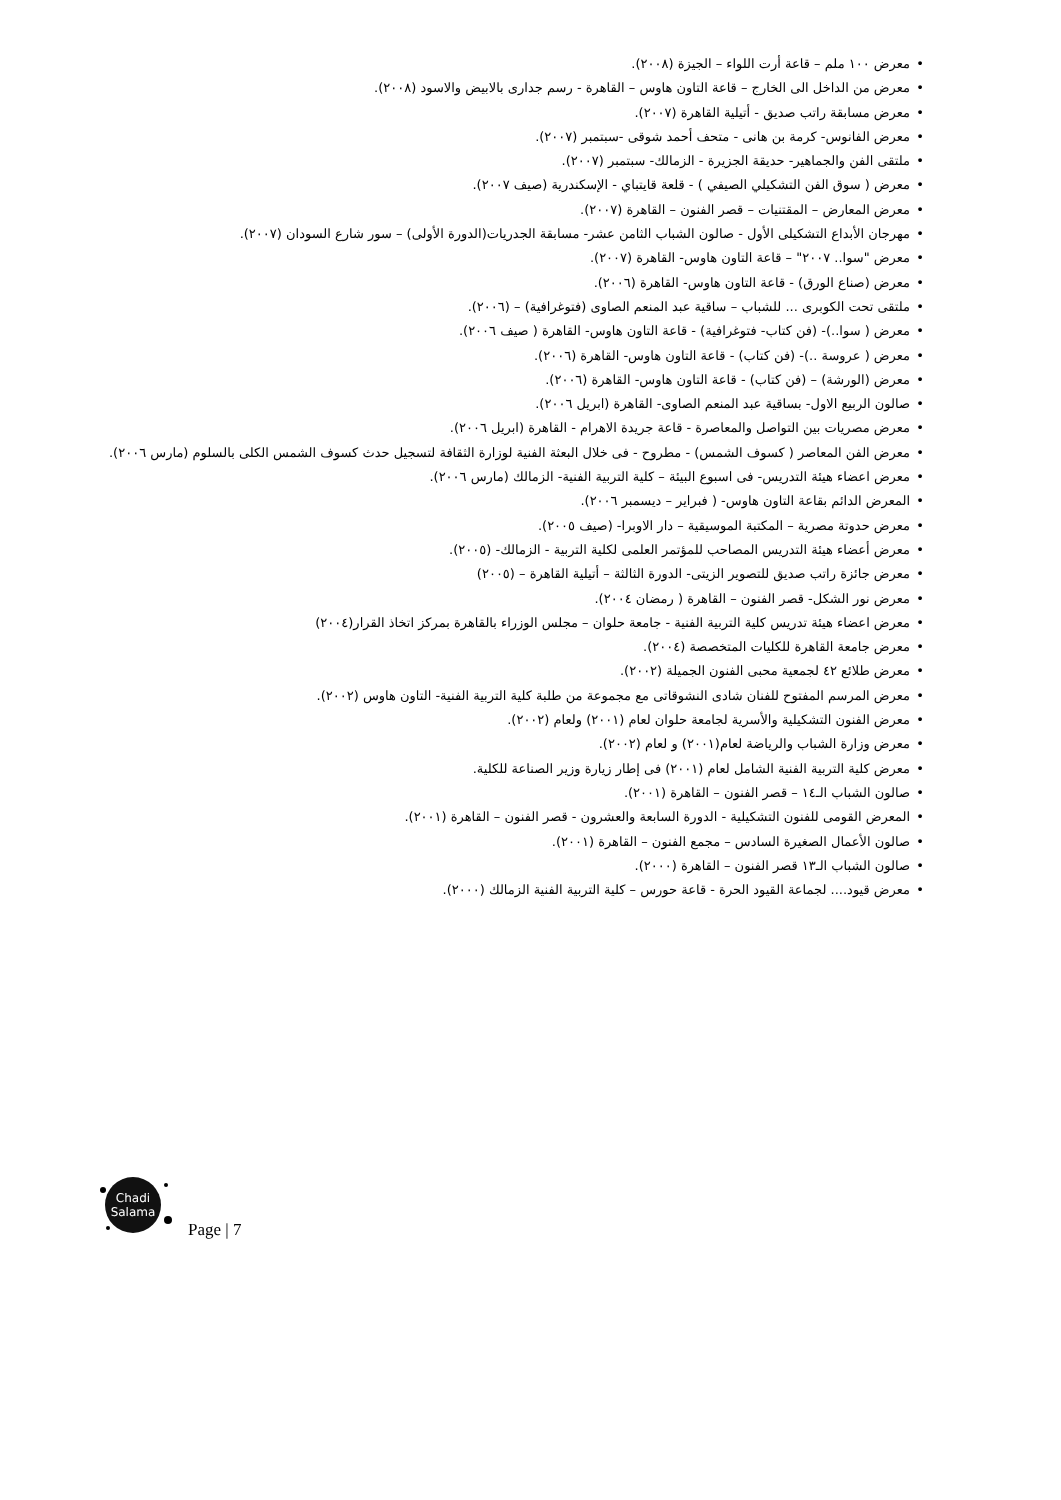• معرض ١٠٠ ملم – قاعة أرت اللواء – الجيزة (٢٠٠٨).
• معرض من الداخل الى الخارج – قاعة التاون هاوس – القاهرة - رسم جدارى بالابيض والاسود (٢٠٠٨).
• معرض مسابقة راتب صديق - أتيلية القاهرة (٢٠٠٧).
• معرض الفانوس- كرمة بن هانى - متحف أحمد شوقى -سبتمبر (٢٠٠٧).
• ملتقى الفن والجماهير- حديقة الجزيرة - الزمالك- سبتمبر (٢٠٠٧).
• معرض ( سوق الفن التشكيلي الصيفي ) - قلعة قايتباي - الإسكندرية (صيف ٢٠٠٧).
• معرض المعارض – المقتنيات – قصر الفنون – القاهرة (٢٠٠٧).
• مهرجان الأبداع التشكيلى الأول - صالون الشباب الثامن عشر- مسابقة الجدريات(الدورة الأولى) – سور شارع السودان (٢٠٠٧).
• معرض "سوا.. ٢٠٠٧" – قاعة التاون هاوس- القاهرة (٢٠٠٧).
• معرض (صناع الورق) - قاعة التاون هاوس- القاهرة (٢٠٠٦).
• ملتقى تحت الكوبرى ... للشباب – ساقية عبد المنعم الصاوى (فتوغرافية) – (٢٠٠٦).
• معرض ( سوا..)- (فن كتاب- فتوغرافية) - قاعة التاون هاوس- القاهرة ( صيف ٢٠٠٦).
• معرض ( عروسة ..)- (فن كتاب) - قاعة التاون هاوس- القاهرة (٢٠٠٦).
• معرض (الورشة) – (فن كتاب) - قاعة التاون هاوس- القاهرة (٢٠٠٦).
• صالون الربيع الاول- بساقية عبد المنعم الصاوى- القاهرة (ابريل ٢٠٠٦).
• معرض مصريات بين التواصل والمعاصرة - قاعة جريدة الاهرام - القاهرة (ابريل ٢٠٠٦).
• معرض الفن المعاصر ( كسوف الشمس) - مطروح - فى خلال البعثة الفنية لوزارة الثقافة لتسجيل حدث كسوف الشمس الكلى بالسلوم (مارس ٢٠٠٦).
• معرض اعضاء هيئة التدريس- فى اسبوع البيئة – كلية التربية الفنية- الزمالك (مارس ٢٠٠٦).
• المعرض الدائم بقاعة التاون هاوس- ( فبراير – ديسمبر ٢٠٠٦).
• معرض حدوتة مصرية – المكتبة الموسيقية – دار الاوبرا- (صيف ٢٠٠٥).
• معرض أعضاء هيئة التدريس المصاحب للمؤتمر العلمى لكلية التربية - الزمالك- (٢٠٠٥).
• معرض جائزة راتب صديق للتصوير الزيتى- الدورة الثالثة – أتيلية القاهرة – (٢٠٠٥)
• معرض نور الشكل- قصر الفنون – القاهرة ( رمضان ٢٠٠٤).
• معرض اعضاء هيئة تدريس كلية التربية الفنية - جامعة حلوان – مجلس الوزراء بالقاهرة بمركز اتخاذ القرار(٢٠٠٤)
• معرض جامعة القاهرة للكليات المتخصصة (٢٠٠٤).
• معرض طلائع ٤٢ لجمعية محبى الفنون الجميلة (٢٠٠٢).
• معرض المرسم المفتوح للفنان شادى النشوقاتى مع مجموعة من طلبة كلية التربية الفنية- التاون هاوس (٢٠٠٢).
• معرض الفنون التشكيلية والأسرية لجامعة حلوان لعام (٢٠٠١) ولعام (٢٠٠٢).
• معرض وزارة الشباب والرياضة لعام(٢٠٠١) و لعام (٢٠٠٢).
• معرض كلية التربية الفنية الشامل لعام (٢٠٠١) فى إطار زيارة وزير الصناعة للكلية.
• صالون الشباب الـ١٤ – قصر الفنون – القاهرة (٢٠٠١).
• المعرض القومى للفنون التشكيلية - الدورة السابعة والعشرون - قصر الفنون – القاهرة (٢٠٠١).
• صالون الأعمال الصغيرة السادس – مجمع الفنون – القاهرة (٢٠٠١).
• صالون الشباب الـ١٣ قصر الفنون – القاهرة (٢٠٠٠).
• معرض قيود.... لجماعة القيود الحرة - قاعة حورس – كلية التربية الفنية الزمالك (٢٠٠٠).
Chadi
Salama
Page | 7